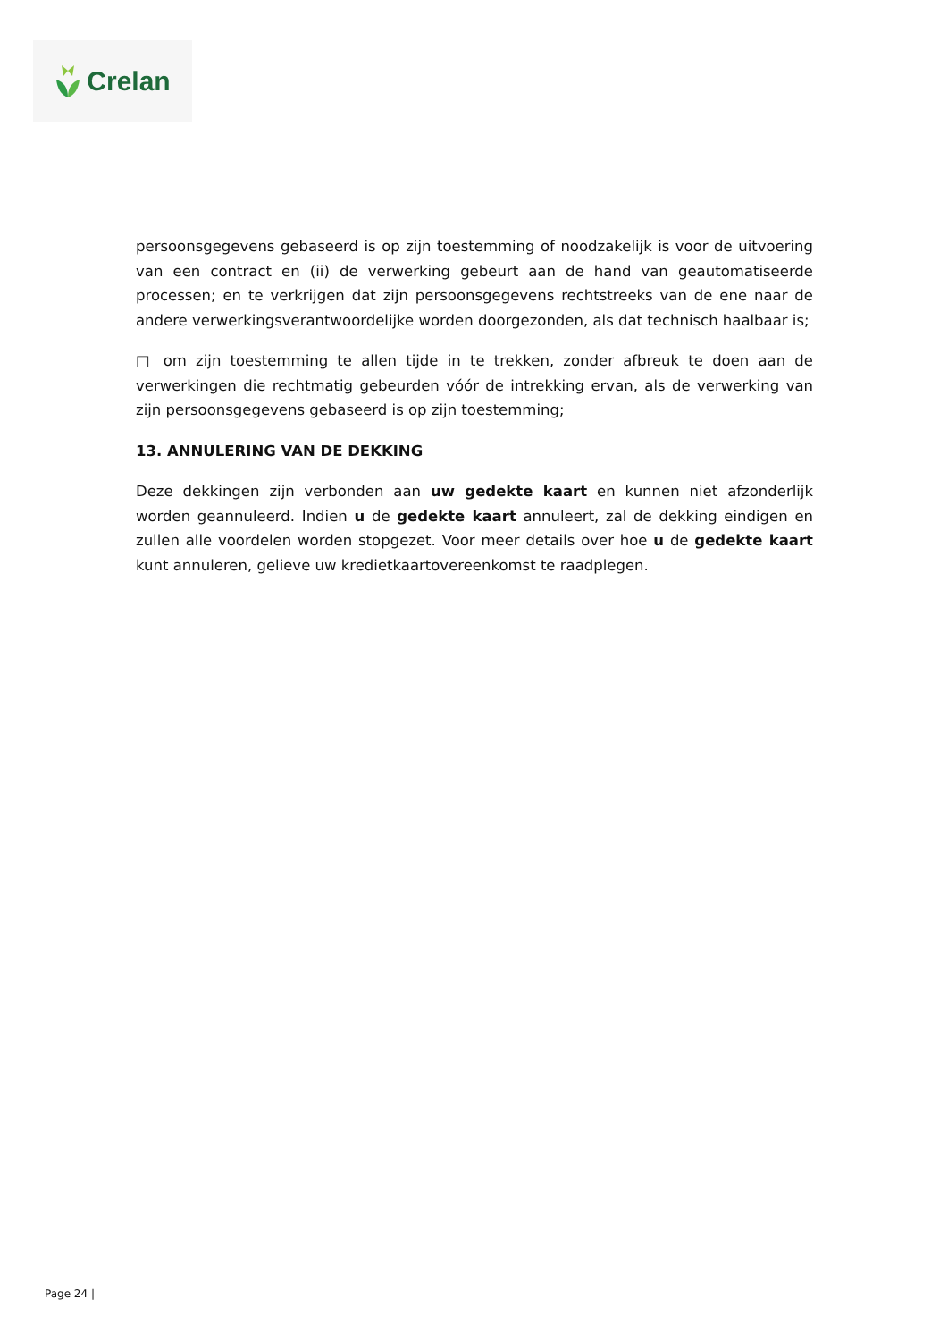Crelan
persoonsgegevens gebaseerd is op zijn toestemming of noodzakelijk is voor de uitvoering van een contract en (ii) de verwerking gebeurt aan de hand van geautomatiseerde processen; en te verkrijgen dat zijn persoonsgegevens rechtstreeks van de ene naar de andere verwerkingsverantwoordelijke worden doorgezonden, als dat technisch haalbaar is;
□ om zijn toestemming te allen tijde in te trekken, zonder afbreuk te doen aan de verwerkingen die rechtmatig gebeurden vóór de intrekking ervan, als de verwerking van zijn persoonsgegevens gebaseerd is op zijn toestemming;
13. ANNULERING VAN DE DEKKING
Deze dekkingen zijn verbonden aan uw gedekte kaart en kunnen niet afzonderlijk worden geannuleerd. Indien u de gedekte kaart annuleert, zal de dekking eindigen en zullen alle voordelen worden stopgezet. Voor meer details over hoe u de gedekte kaart kunt annuleren, gelieve uw kredietkaartovereenkomst te raadplegen.
Page 24 |